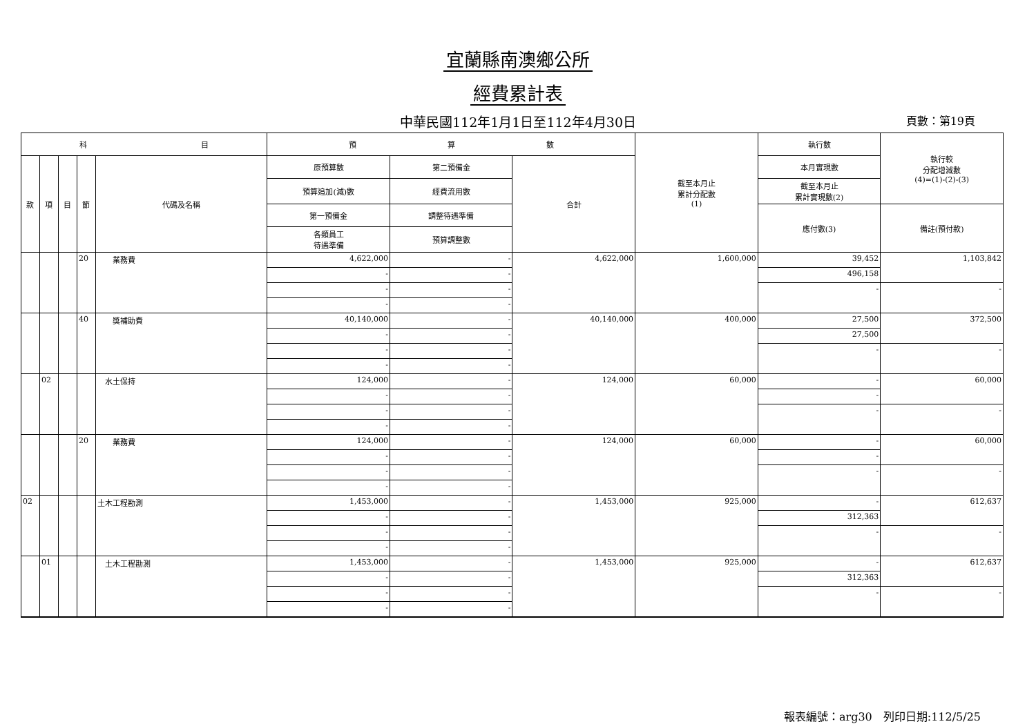宜蘭縣南澳鄉公所
經費累計表
中華民國112年1月1日至112年4月30日 頁數：第19頁
| 科 目 | | | | | 預 算 數 | | | 截至本月止 累計分配數 (1) | 執行數 | 執行較 分配增減數 (4)=(1)-(2)-(3) |
| --- | --- | --- | --- | --- | --- | --- | --- | --- | --- | --- |
| 款 | 項 | 目 | 節 | 代碼及名稱 | 原預算數 | 第二預備金 | 合計 | | 本月實現數 | |
| | | | | | 預算追加(減)數 | 經費流用數 | | | 截至本月止 累計實現數(2) | |
| | | | | | 第一預備金 | 調整待遇準備 | | | 應付數(3) | 備註(預付款) |
| | | | | | 各類員工 待遇準備 | 預算調整數 | | | | |
| | | | 20 | 業務費 | 4,622,000 | - | 4,622,000 | 1,600,000 | 39,452 | 1,103,842 |
| | | | | | - | - | | | 496,158 | |
| | | | | | - | - | | | - | - |
| | | | | | - | - | | | | |
| | | | 40 | 獎補助費 | 40,140,000 | - | 40,140,000 | 400,000 | 27,500 | 372,500 |
| | | | | | - | - | | | 27,500 | |
| | | | | | - | - | | | - | - |
| | | | | | - | - | | | | |
| | 02 | | | 水土保持 | 124,000 | - | 124,000 | 60,000 | - | 60,000 |
| | | | | | - | - | | | - | |
| | | | | | - | - | | | - | - |
| | | | | | - | - | | | | |
| | | | 20 | 業務費 | 124,000 | - | 124,000 | 60,000 | - | 60,000 |
| | | | | | - | - | | | - | |
| | | | | | - | - | | | - | - |
| | | | | | - | - | | | | |
| 02 | | | | 土木工程勘測 | 1,453,000 | - | 1,453,000 | 925,000 | - | 612,637 |
| | | | | | - | - | | | 312,363 | |
| | | | | | - | - | | | - | - |
| | | | | | - | - | | | | |
| | 01 | | | 土木工程勘測 | 1,453,000 | - | 1,453,000 | 925,000 | - | 612,637 |
| | | | | | - | - | | | 312,363 | |
| | | | | | - | - | | | - | - |
| | | | | | - | - | | | | |
報表編號：arg30　列印日期:112/5/25